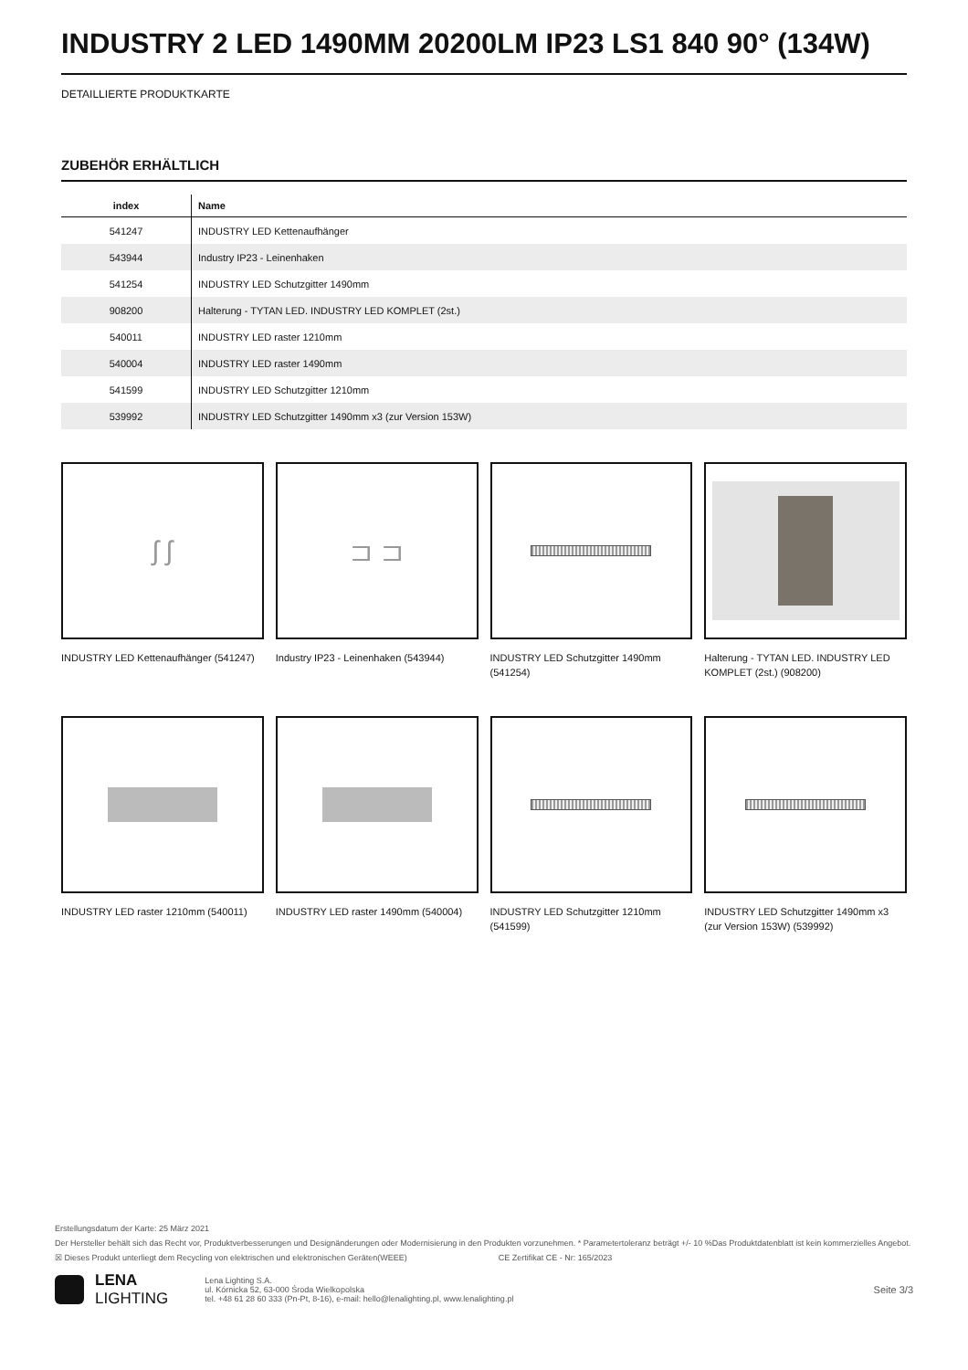INDUSTRY 2 LED 1490MM 20200LM IP23 LS1 840 90° (134W)
DETAILLIERTE PRODUKTKARTE
ZUBEHÖR ERHÄLTLICH
| index | Name |
| --- | --- |
| 541247 | INDUSTRY LED Kettenaufhänger |
| 543944 | Industry IP23 - Leinenhaken |
| 541254 | INDUSTRY LED Schutzgitter 1490mm |
| 908200 | Halterung - TYTAN LED. INDUSTRY LED KOMPLET (2st.) |
| 540011 | INDUSTRY LED raster 1210mm |
| 540004 | INDUSTRY LED raster 1490mm |
| 541599 | INDUSTRY LED Schutzgitter 1210mm |
| 539992 | INDUSTRY LED Schutzgitter 1490mm x3 (zur Version 153W) |
ʃ ʃ
INDUSTRY LED Kettenaufhänger (541247)
⊐ ⊐
Industry IP23 - Leinenhaken (543944)
INDUSTRY LED Schutzgitter 1490mm (541254)
Halterung - TYTAN LED. INDUSTRY LED KOMPLET (2st.) (908200)
INDUSTRY LED raster 1210mm (540011)
INDUSTRY LED raster 1490mm (540004)
INDUSTRY LED Schutzgitter 1210mm (541599)
INDUSTRY LED Schutzgitter 1490mm x3 (zur Version 153W) (539992)
Erstellungsdatum der Karte: 25 März 2021
Der Hersteller behält sich das Recht vor, Produktverbesserungen und Designänderungen oder Modernisierung in den Produkten vorzunehmen. * Parametertoleranz beträgt +/- 10 %Das Produktdatenblatt ist kein kommerzielles Angebot.
☒ Dieses Produkt unterliegt dem Recycling von elektrischen und elektronischen Geräten(WEEE) CE Zertifikat CE - Nr: 165/2023
LENA
LIGHTING
Lena Lighting S.A.
ul. Kórnicka 52, 63-000 Środa Wielkopolska
tel. +48 61 28 60 333 (Pn-Pt, 8-16), e-mail: hello@lenalighting.pl, www.lenalighting.pl
Seite 3/3